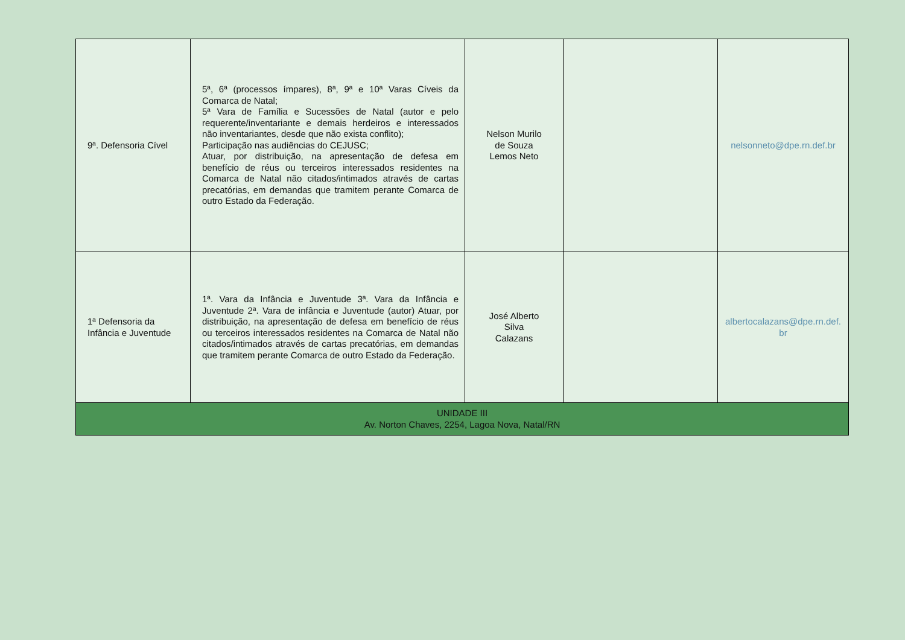| 9ª. Defensoria Cível | 5ª, 6ª (processos ímpares), 8ª, 9ª e 10ª Varas Cíveis da Comarca de Natal; 5ª Vara de Família e Sucessões de Natal (autor e pelo requerente/inventariante e demais herdeiros e interessados não inventariantes, desde que não exista conflito); Participação nas audiências do CEJUSC; Atuar, por distribuição, na apresentação de defesa em benefício de réus ou terceiros interessados residentes na Comarca de Natal não citados/intimados através de cartas precatórias, em demandas que tramitem perante Comarca de outro Estado da Federação. | Nelson Murilo de Souza Lemos Neto | | nelsonneto@dpe.rn.def.br |
| 1ª Defensoria da Infância e Juventude | 1ª. Vara da Infância e Juventude 3ª. Vara da Infância e Juventude 2ª. Vara de infância e Juventude (autor) Atuar, por distribuição, na apresentação de defesa em benefício de réus ou terceiros interessados residentes na Comarca de Natal não citados/intimados através de cartas precatórias, em demandas que tramitem perante Comarca de outro Estado da Federação. | José Alberto Silva Calazans | | albertocalazans@dpe.rn.def. br |
| UNIDADE III Av. Norton Chaves, 2254, Lagoa Nova, Natal/RN | | | | |